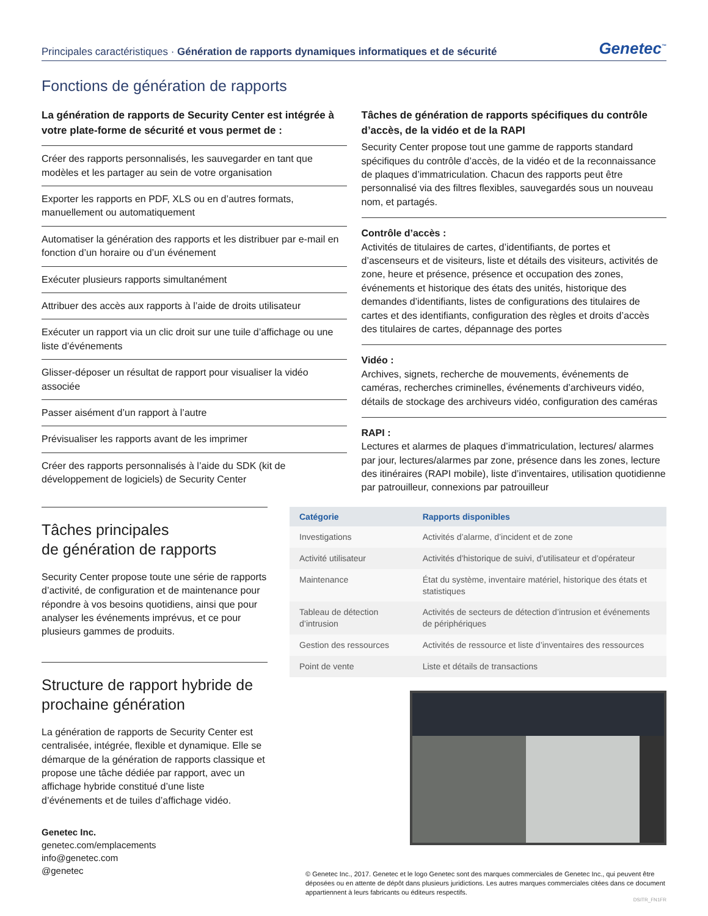Principales caractéristiques · Génération de rapports dynamiques informatiques et de sécurité
Genetec<sup>™</sup>
Fonctions de génération de rapports
La génération de rapports de Security Center est intégrée à votre plate-forme de sécurité et vous permet de :
Créer des rapports personnalisés, les sauvegarder en tant que modèles et les partager au sein de votre organisation
Exporter les rapports en PDF, XLS ou en d’autres formats, manuellement ou automatiquement
Automatiser la génération des rapports et les distribuer par e-mail en fonction d’un horaire ou d’un événement
Exécuter plusieurs rapports simultanément
Attribuer des accès aux rapports à l’aide de droits utilisateur
Exécuter un rapport via un clic droit sur une tuile d’affichage ou une liste d’événements
Glisser-déposer un résultat de rapport pour visualiser la vidéo associée
Passer aisément d’un rapport à l’autre
Prévisualiser les rapports avant de les imprimer
Créer des rapports personnalisés à l’aide du SDK (kit de développement de logiciels) de Security Center
Tâches de génération de rapports spécifiques du contrôle d’accès, de la vidéo et de la RAPI
Security Center propose tout une gamme de rapports standard spécifiques du contrôle d’accès, de la vidéo et de la reconnaissance de plaques d’immatriculation. Chacun des rapports peut être personnalisé via des filtres flexibles, sauvegardés sous un nouveau nom, et partagés.
Contrôle d’accès :
Activités de titulaires de cartes, d’identifiants, de portes et d’ascenseurs et de visiteurs, liste et détails des visiteurs, activités de zone, heure et présence, présence et occupation des zones, événements et historique des états des unités, historique des demandes d’identifiants, listes de configurations des titulaires de cartes et des identifiants, configuration des règles et droits d’accès des titulaires de cartes, dépannage des portes
Vidéo :
Archives, signets, recherche de mouvements, événements de caméras, recherches criminelles, événements d’archiveurs vidéo, détails de stockage des archiveurs vidéo, configuration des caméras
RAPI :
Lectures et alarmes de plaques d’immatriculation, lectures/ alarmes par jour, lectures/alarmes par zone, présence dans les zones, lecture des itinéraires (RAPI mobile), liste d’inventaires, utilisation quotidienne par patrouilleur, connexions par patrouilleur
Tâches principales
de génération de rapports
Security Center propose toute une série de rapports d’activité, de configuration et de maintenance pour répondre à vos besoins quotidiens, ainsi que pour analyser les événements imprévus, et ce pour plusieurs gammes de produits.
Structure de rapport hybride de prochaine génération
La génération de rapports de Security Center est centralisée, intégrée, flexible et dynamique. Elle se démarque de la génération de rapports classique et propose une tâche dédiée par rapport, avec un affichage hybride constitué d’une liste d’événements et de tuiles d’affichage vidéo.
Genetec Inc.
genetec.com/emplacements
info@genetec.com
@genetec
| Catégorie | Rapports disponibles |
| --- | --- |
| Investigations | Activités d’alarme, d’incident et de zone |
| Activité utilisateur | Activités d’historique de suivi, d’utilisateur et d’opérateur |
| Maintenance | État du système, inventaire matériel, historique des états et statistiques |
| Tableau de détection d’intrusion | Activités de secteurs de détection d’intrusion et événements de périphériques |
| Gestion des ressources | Activités de ressource et liste d’inventaires des ressources |
| Point de vente | Liste et détails de transactions |
© Genetec Inc., 2017. Genetec et le logo Genetec sont des marques commerciales de Genetec Inc., qui peuvent être déposées ou en attente de dépôt dans plusieurs juridictions. Les autres marques commerciales citées dans ce document appartiennent à leurs fabricants ou éditeurs respectifs.
DSITR_FN1FR